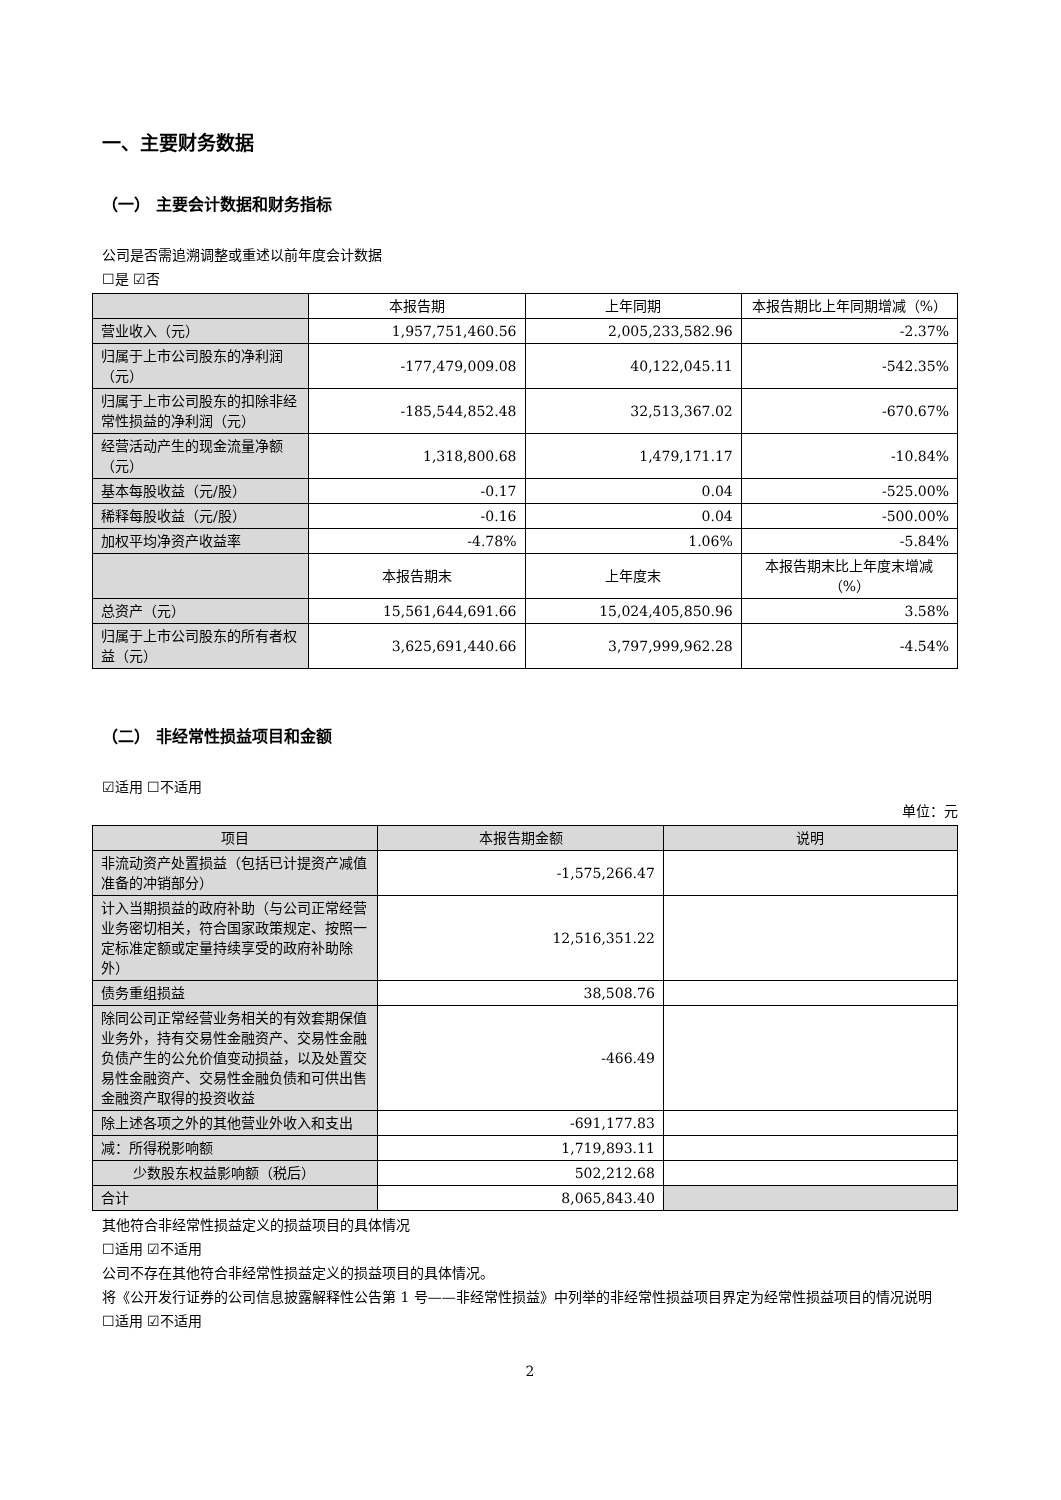一、主要财务数据
（一） 主要会计数据和财务指标
公司是否需追溯调整或重述以前年度会计数据
☐是 ☑否
| | 本报告期 | 上年同期 | 本报告期比上年同期增减（%） |
| --- | --- | --- | --- |
| 营业收入（元） | 1,957,751,460.56 | 2,005,233,582.96 | -2.37% |
| 归属于上市公司股东的净利润（元） | -177,479,009.08 | 40,122,045.11 | -542.35% |
| 归属于上市公司股东的扣除非经常性损益的净利润（元） | -185,544,852.48 | 32,513,367.02 | -670.67% |
| 经营活动产生的现金流量净额（元） | 1,318,800.68 | 1,479,171.17 | -10.84% |
| 基本每股收益（元/股） | -0.17 | 0.04 | -525.00% |
| 稀释每股收益（元/股） | -0.16 | 0.04 | -500.00% |
| 加权平均净资产收益率 | -4.78% | 1.06% | -5.84% |
| | 本报告期末 | 上年度末 | 本报告期末比上年度末增减（%） |
| 总资产（元） | 15,561,644,691.66 | 15,024,405,850.96 | 3.58% |
| 归属于上市公司股东的所有者权益（元） | 3,625,691,440.66 | 3,797,999,962.28 | -4.54% |
（二） 非经常性损益项目和金额
☑适用 ☐不适用
单位：元
| 项目 | 本报告期金额 | 说明 |
| --- | --- | --- |
| 非流动资产处置损益（包括已计提资产减值准备的冲销部分） | -1,575,266.47 | |
| 计入当期损益的政府补助（与公司正常经营业务密切相关，符合国家政策规定、按照一定标准定额或定量持续享受的政府补助除外） | 12,516,351.22 | |
| 债务重组损益 | 38,508.76 | |
| 除同公司正常经营业务相关的有效套期保值业务外，持有交易性金融资产、交易性金融负债产生的公允价值变动损益，以及处置交易性金融资产、交易性金融负债和可供出售金融资产取得的投资收益 | -466.49 | |
| 除上述各项之外的其他营业外收入和支出 | -691,177.83 | |
| 减：所得税影响额 | 1,719,893.11 | |
| 少数股东权益影响额（税后） | 502,212.68 | |
| 合计 | 8,065,843.40 | |
其他符合非经常性损益定义的损益项目的具体情况
☐适用 ☑不适用
公司不存在其他符合非经常性损益定义的损益项目的具体情况。
将《公开发行证券的公司信息披露解释性公告第 1 号——非经常性损益》中列举的非经常性损益项目界定为经常性损益项目的情况说明
☐适用 ☑不适用
2